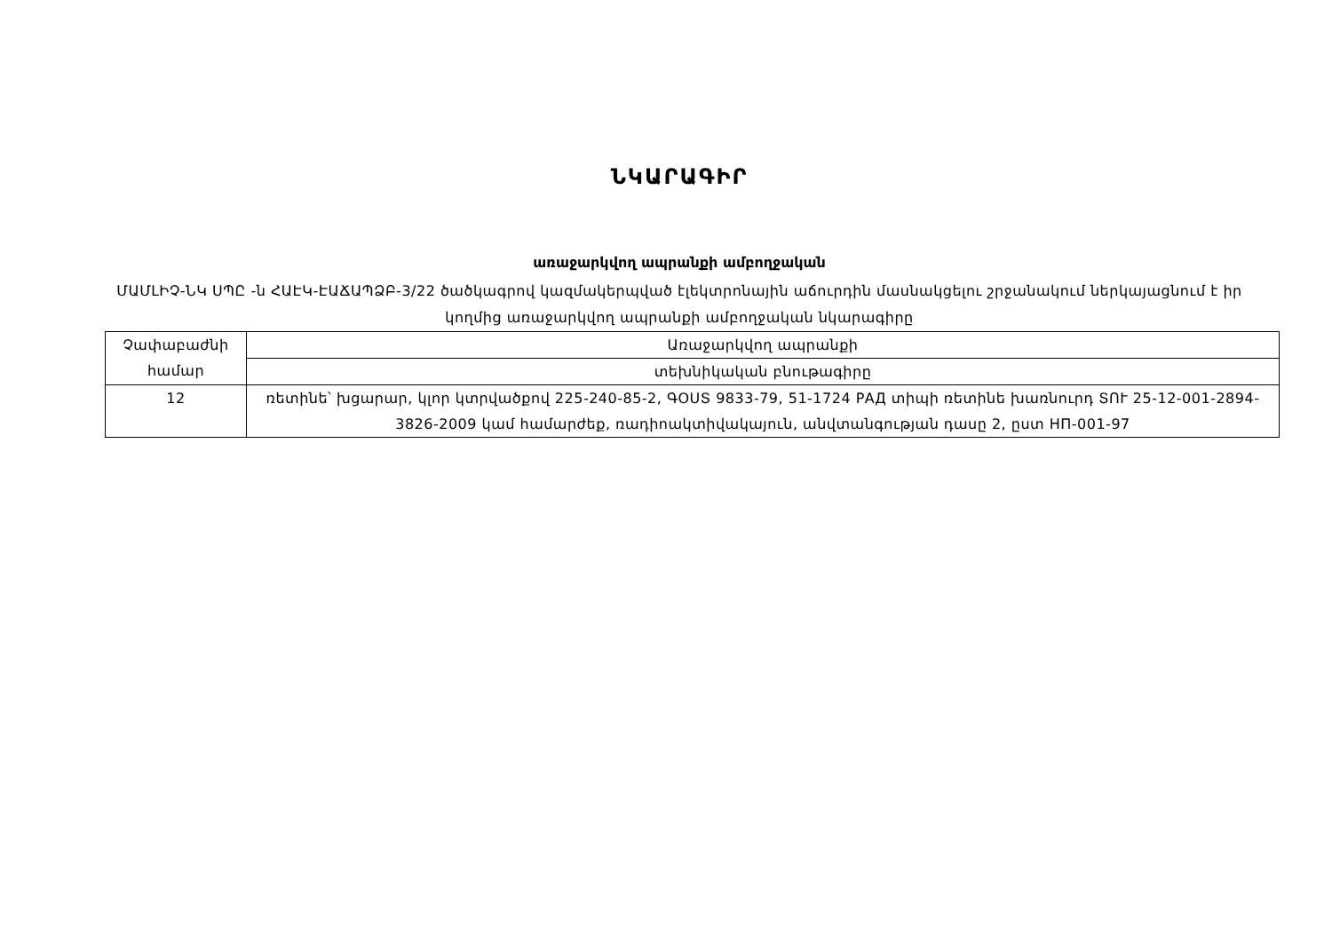ՆԿԱՐԱԳԻՐ
առաջարկվող ապրանքի ամբողջական
ՄԱՄԼԻՉ-ՆԿ ՍՊԸ -ն ՀԱԷԿ-ԷԱՃԱՊՁԲ-3/22 ծածկագրով կազմակերպված էլեկտրոնային աճուրդին մասնակցելու շրջանակում ներկայացնում է իր կողմից առաջարկվող ապրանքի ամբողջական նկարագիրը
| Չափաբաժնի համար | Առաջարկվող ապրանքի |
| | տեխնիկական բնութագիրը |
| 12 | ռետինե՝ խցարար, կլոր կտրվածքով 225-240-85-2, ԳՕՍՏ 9833-79, 51-1724 РАД տիպի ռետինե խառնուրդ ՏՈՒ 25-12-001-2894-3826-2009 կամ համարժեք, ռադիոակտիվակայուն, անվտանգության դասը 2, ըստ НП-001-97 |